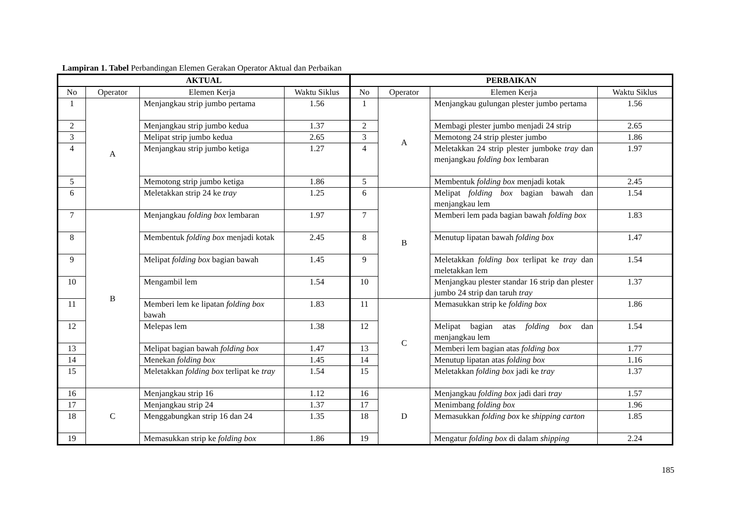Lampiran 1. Tabel Perbandingan Elemen Gerakan Operator Aktual dan Perbaikan
| AKTUAL | | | | PERBAIKAN | | | |
| --- | --- | --- | --- | --- | --- | --- | --- |
| No | Operator | Elemen Kerja | Waktu Siklus | No | Operator | Elemen Kerja | Waktu Siklus |
| 1 | A | Menjangkau strip jumbo pertama | 1.56 | 1 | A | Menjangkau gulungan plester jumbo pertama | 1.56 |
| 2 | | Menjangkau strip jumbo kedua | 1.37 | 2 | | Membagi plester jumbo menjadi 24 strip | 2.65 |
| 3 | | Melipat strip jumbo kedua | 2.65 | 3 | | Memotong 24 strip plester jumbo | 1.86 |
| 4 | | Menjangkau strip jumbo ketiga | 1.27 | 4 | | Meletakkan 24 strip plester jumboke tray dan menjangkau folding box lembaran | 1.97 |
| 5 | | Memotong strip jumbo ketiga | 1.86 | 5 | | Membentuk folding box menjadi kotak | 2.45 |
| 6 | | Meletakkan strip 24 ke tray | 1.25 | 6 | B | Melipat folding box bagian bawah dan menjangkau lem | 1.54 |
| 7 | B | Menjangkau folding box lembaran | 1.97 | 7 | | Memberi lem pada bagian bawah folding box | 1.83 |
| 8 | | Membentuk folding box menjadi kotak | 2.45 | 8 | | Menutup lipatan bawah folding box | 1.47 |
| 9 | | Melipat folding box bagian bawah | 1.45 | 9 | | Meletakkan folding box terlipat ke tray dan meletakkan lem | 1.54 |
| 10 | | Mengambil lem | 1.54 | 10 | | Menjangkau plester standar 16 strip dan plester jumbo 24 strip dan taruh tray | 1.37 |
| 11 | | Memberi lem ke lipatan folding box bawah | 1.83 | 11 | C | Memasukkan strip ke folding box | 1.86 |
| 12 | | Melepas lem | 1.38 | 12 | | Melipat bagian atas folding box dan menjangkau lem | 1.54 |
| 13 | | Melipat bagian bawah folding box | 1.47 | 13 | | Memberi lem bagian atas folding box | 1.77 |
| 14 | | Menekan folding box | 1.45 | 14 | | Menutup lipatan atas folding box | 1.16 |
| 15 | | Meletakkan folding box terlipat ke tray | 1.54 | 15 | | Meletakkan folding box jadi ke tray | 1.37 |
| 16 | C | Menjangkau strip 16 | 1.12 | 16 | D | Menjangkau folding box jadi dari tray | 1.57 |
| 17 | | Menjangkau strip 24 | 1.37 | 17 | | Menimbang folding box | 1.96 |
| 18 | | Menggabungkan strip 16 dan 24 | 1.35 | 18 | | Memasukkan folding box ke shipping carton | 1.85 |
| 19 | | Memasukkan strip ke folding box | 1.86 | 19 | | Mengatur folding box di dalam shipping | 2.24 |
185